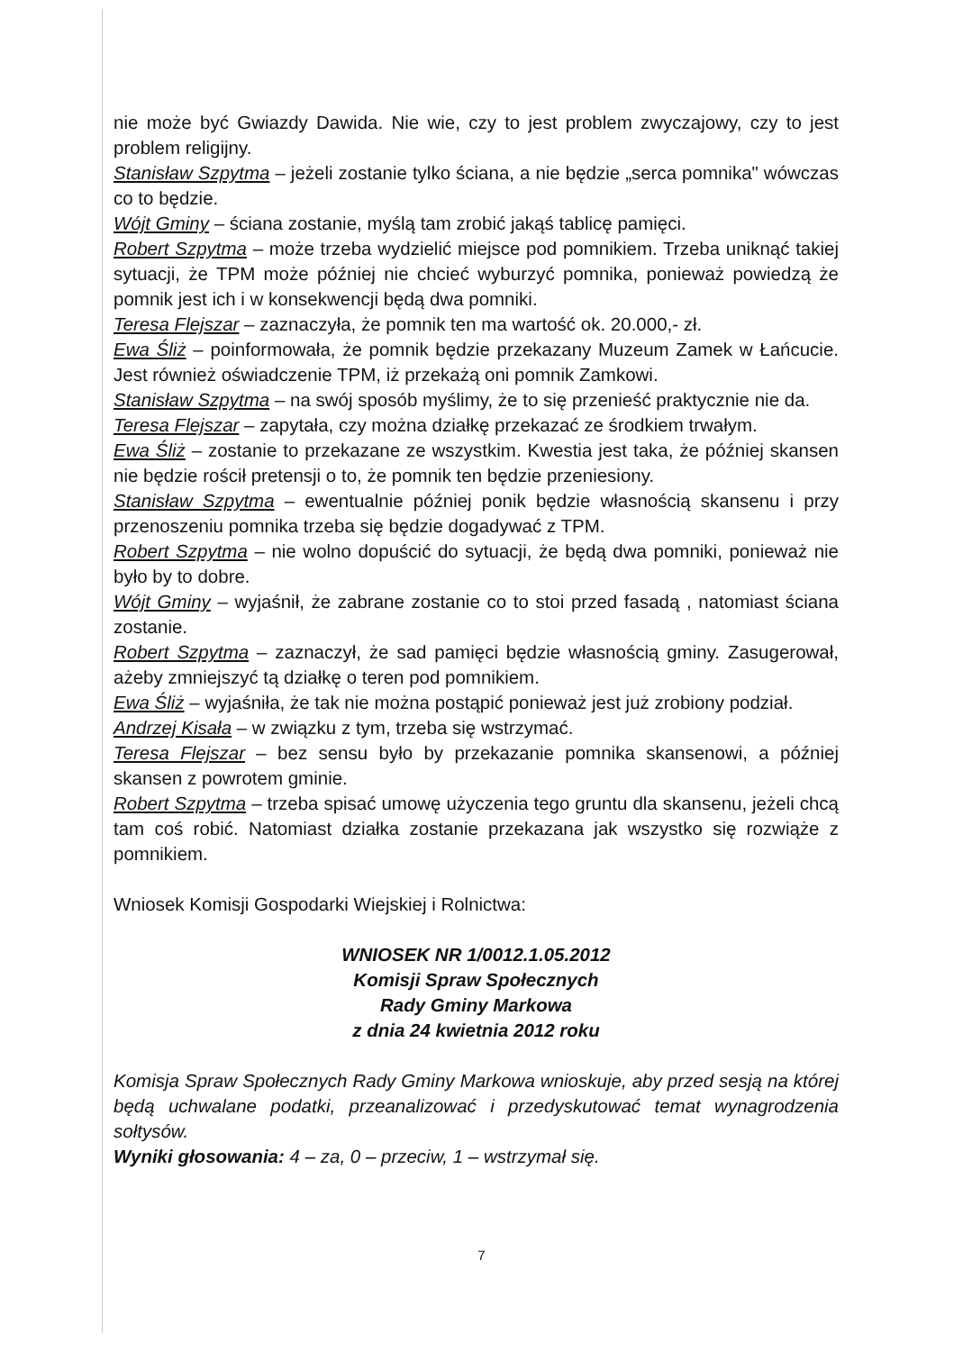nie może być Gwiazdy Dawida. Nie wie, czy to jest problem zwyczajowy, czy to jest problem religijny.
Stanisław Szpytma – jeżeli zostanie tylko ściana, a nie będzie „serca pomnika" wówczas co to będzie.
Wójt Gminy – ściana zostanie, myślą tam zrobić jakąś tablicę pamięci.
Robert Szpytma – może trzeba wydzielić miejsce pod pomnikiem. Trzeba uniknąć takiej sytuacji, że TPM może później nie chcieć wyburzyć pomnika, ponieważ powiedzą że pomnik jest ich i w konsekwencji będą dwa pomniki.
Teresa Flejszar – zaznaczyła, że pomnik ten ma wartość ok. 20.000,- zł.
Ewa Śliż – poinformowała, że pomnik będzie przekazany Muzeum Zamek w Łańcucie. Jest również oświadczenie TPM, iż przekażą oni pomnik Zamkowi.
Stanisław Szpytma – na swój sposób myślimy, że to się przenieść praktycznie nie da.
Teresa Flejszar – zapytała, czy można działkę przekazać ze środkiem trwałym.
Ewa Śliż – zostanie to przekazane ze wszystkim. Kwestia jest taka, że później skansen nie będzie rościł pretensji o to, że pomnik ten będzie przeniesiony.
Stanisław Szpytma – ewentualnie później ponik będzie własnością skansenu i przy przenoszeniu pomnika trzeba się będzie dogadywać z TPM.
Robert Szpytma – nie wolno dopuścić do sytuacji, że będą dwa pomniki, ponieważ nie było by to dobre.
Wójt Gminy – wyjaśnił, że zabrane zostanie co to stoi przed fasadą , natomiast ściana zostanie.
Robert Szpytma – zaznaczył, że sad pamięci będzie własnością gminy. Zasugerował, ażeby zmniejszyć tą działkę o teren pod pomnikiem.
Ewa Śliż – wyjaśniła, że tak nie można postąpić ponieważ jest już zrobiony podział.
Andrzej Kisała – w związku z tym, trzeba się wstrzymać.
Teresa Flejszar – bez sensu było by przekazanie pomnika skansenowi, a później skansen z powrotem gminie.
Robert Szpytma – trzeba spisać umowę użyczenia tego gruntu dla skansenu, jeżeli chcą tam coś robić. Natomiast działka zostanie przekazana jak wszystko się rozwiąże z pomnikiem.
Wniosek Komisji Gospodarki Wiejskiej i Rolnictwa:
WNIOSEK NR 1/0012.1.05.2012
Komisji Spraw Społecznych
Rady Gminy Markowa
z dnia 24 kwietnia 2012 roku
Komisja Spraw Społecznych Rady Gminy Markowa wnioskuje, aby przed sesją na której będą uchwalane podatki, przeanalizować i przedyskutować temat wynagrodzenia sołtysów.
Wyniki głosowania: 4 – za, 0 – przeciw, 1 – wstrzymał się.
7